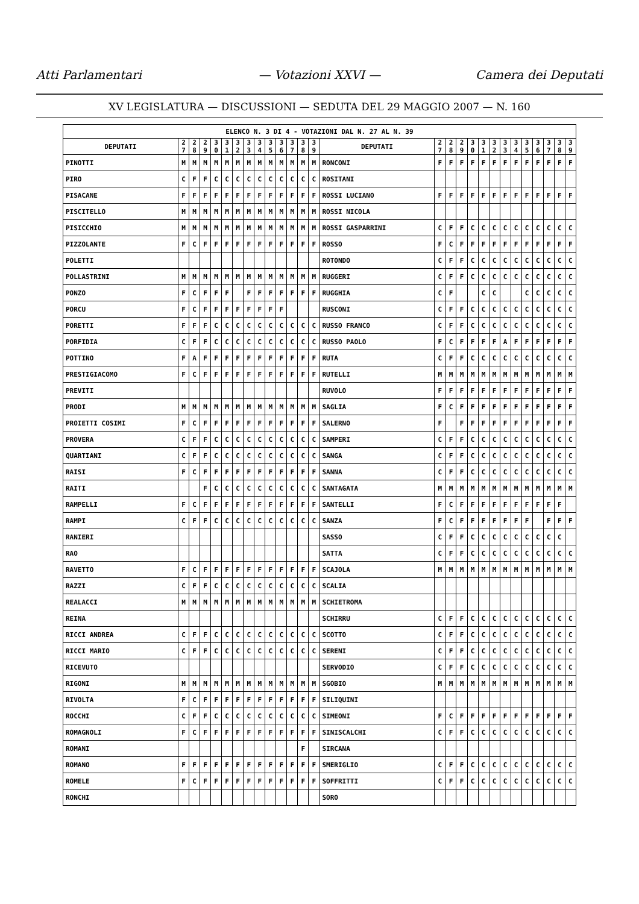Atti Parlamentari — Votazioni XXVI — Camera dei Deputati
XV LEGISLATURA — DISCUSSIONI — SEDUTA DEL 29 MAGGIO 2007 — N. 160
| ELENCO N. 3 DI 4 - VOTAZIONI DAL N. 27 AL N. 39 | | | | | | | | | | | | | | | | | | | | | | | | | | | |
| --- | --- | --- | --- | --- | --- | --- | --- | --- | --- | --- | --- | --- | --- | --- | --- | --- | --- | --- | --- | --- | --- | --- | --- | --- | --- | --- | --- |
| DEPUTATI | 2 7 | 2 8 | 2 9 | 3 0 | 3 1 | 3 2 | 3 3 | 3 4 | 3 5 | 3 6 | 3 7 | 3 8 | 3 9 | DEPUTATI | 2 7 | 2 8 | 2 9 | 3 0 | 3 1 | 3 2 | 3 3 | 3 4 | 3 5 | 3 6 | 3 7 | 3 8 | 3 9 |
| PINOTTI | M | M | M | M | M | M | M | M | M | M | M | M | M | RONCONI | F | F | F | F | F | F | F | F | F | F | F | F | F |
| PIRO | C | F | F | C | C | C | C | C | C | C | C | C | C | ROSITANI | | | | | | | | | | | | | |
| PISACANE | F | F | F | F | F | F | F | F | F | F | F | F | F | ROSSI LUCIANO | F | F | F | F | F | F | F | F | F | F | F | F | F |
| PISCITELLO | M | M | M | M | M | M | M | M | M | M | M | M | M | ROSSI NICOLA | | | | | | | | | | | | | |
| PISICCHIO | M | M | M | M | M | M | M | M | M | M | M | M | M | ROSSI GASPARRINI | C | F | F | C | C | C | C | C | C | C | C | C | C |
| PIZZOLANTE | F | C | F | F | F | F | F | F | F | F | F | F | F | ROSSO | F | C | F | F | F | F | F | F | F | F | F | F | F |
| POLETTI | | | | | | | | | | | | | | ROTONDO | C | F | F | C | C | C | C | C | C | C | C | C | C |
| POLLASTRINI | M | M | M | M | M | M | M | M | M | M | M | M | M | RUGGERI | C | F | F | C | C | C | C | C | C | C | C | C | C |
| PONZO | F | C | F | F | F | | F | F | F | F | F | F | F | RUGGHIA | C | F | | | C | C | | | C | C | C | C | C |
| PORCU | F | C | F | F | F | F | F | F | F | F | | | | RUSCONI | C | F | F | C | C | C | C | C | C | C | C | C | C |
| PORETTI | F | F | F | C | C | C | C | C | C | C | C | C | C | RUSSO FRANCO | C | F | F | C | C | C | C | C | C | C | C | C | C |
| PORFIDIA | C | F | F | C | C | C | C | C | C | C | C | C | C | RUSSO PAOLO | F | C | F | F | F | F | A | F | F | F | F | F | F |
| POTTINO | F | A | F | F | F | F | F | F | F | F | F | F | F | RUTA | C | F | F | C | C | C | C | C | C | C | C | C | C |
| PRESTIGIACOMO | F | C | F | F | F | F | F | F | F | F | F | F | F | RUTELLI | M | M | M | M | M | M | M | M | M | M | M | M | M |
| PREVITI | | | | | | | | | | | | | | RUVOLO | F | F | F | F | F | F | F | F | F | F | F | F | F |
| PRODI | M | M | M | M | M | M | M | M | M | M | M | M | M | SAGLIA | F | C | F | F | F | F | F | F | F | F | F | F | F |
| PROIETTI COSIMI | F | C | F | F | F | F | F | F | F | F | F | F | F | SALERNO | F | | F | F | F | F | F | F | F | F | F | F | F |
| PROVERA | C | F | F | C | C | C | C | C | C | C | C | C | C | SAMPERI | C | F | F | C | C | C | C | C | C | C | C | C | C |
| QUARTIANI | C | F | F | C | C | C | C | C | C | C | C | C | C | SANGA | C | F | F | C | C | C | C | C | C | C | C | C | C |
| RAISI | F | C | F | F | F | F | F | F | F | F | F | F | F | SANNA | C | F | F | C | C | C | C | C | C | C | C | C | C |
| RAITI | | | F | C | C | C | C | C | C | C | C | C | C | SANTAGATA | M | M | M | M | M | M | M | M | M | M | M | M | M |
| RAMPELLI | F | C | F | F | F | F | F | F | F | F | F | F | F | SANTELLI | F | C | F | F | F | F | F | F | F | F | F | F | |
| RAMPI | C | F | F | C | C | C | C | C | C | C | C | C | C | SANZA | F | C | F | F | F | F | F | F | F | | F | F | F |
| RANIERI | | | | | | | | | | | | | | SASSO | C | F | F | C | C | C | C | C | C | C | C | C | |
| RAO | | | | | | | | | | | | | | SATTA | C | F | F | C | C | C | C | C | C | C | C | C | C |
| RAVETTO | F | C | F | F | F | F | F | F | F | F | F | F | F | SCAJOLA | M | M | M | M | M | M | M | M | M | M | M | M | M |
| RAZZI | C | F | F | C | C | C | C | C | C | C | C | C | C | SCALIA | | | | | | | | | | | | | |
| REALACCI | M | M | M | M | M | M | M | M | M | M | M | M | M | SCHIETROMA | | | | | | | | | | | | | |
| REINA | | | | | | | | | | | | | | SCHIRRU | C | F | F | C | C | C | C | C | C | C | C | C | C |
| RICCI ANDREA | C | F | F | C | C | C | C | C | C | C | C | C | C | SCOTTO | C | F | F | C | C | C | C | C | C | C | C | C | C |
| RICCI MARIO | C | F | F | C | C | C | C | C | C | C | C | C | C | SERENI | C | F | F | C | C | C | C | C | C | C | C | C | C |
| RICEVUTO | | | | | | | | | | | | | | SERVODIO | C | F | F | C | C | C | C | C | C | C | C | C | C |
| RIGONI | M | M | M | M | M | M | M | M | M | M | M | M | M | SGOBIO | M | M | M | M | M | M | M | M | M | M | M | M | M |
| RIVOLTA | F | C | F | F | F | F | F | F | F | F | F | F | F | SILIQUINI | | | | | | | | | | | | | |
| ROCCHI | C | F | F | C | C | C | C | C | C | C | C | C | C | SIMEONI | F | C | F | F | F | F | F | F | F | F | F | F | F |
| ROMAGNOLI | F | C | F | F | F | F | F | F | F | F | F | F | F | SINISCALCHI | C | F | F | C | C | C | C | C | C | C | C | C | C |
| ROMANI | | | | | | | | | | | | F | | SIRCANA | | | | | | | | | | | | | |
| ROMANO | F | F | F | F | F | F | F | F | F | F | F | F | F | SMERIGLIO | C | F | F | C | C | C | C | C | C | C | C | C | C |
| ROMELE | F | C | F | F | F | F | F | F | F | F | F | F | F | SOFFRITTI | C | F | F | C | C | C | C | C | C | C | C | C | C |
| RONCHI | | | | | | | | | | | | | | SORO | | | | | | | | | | | | | |